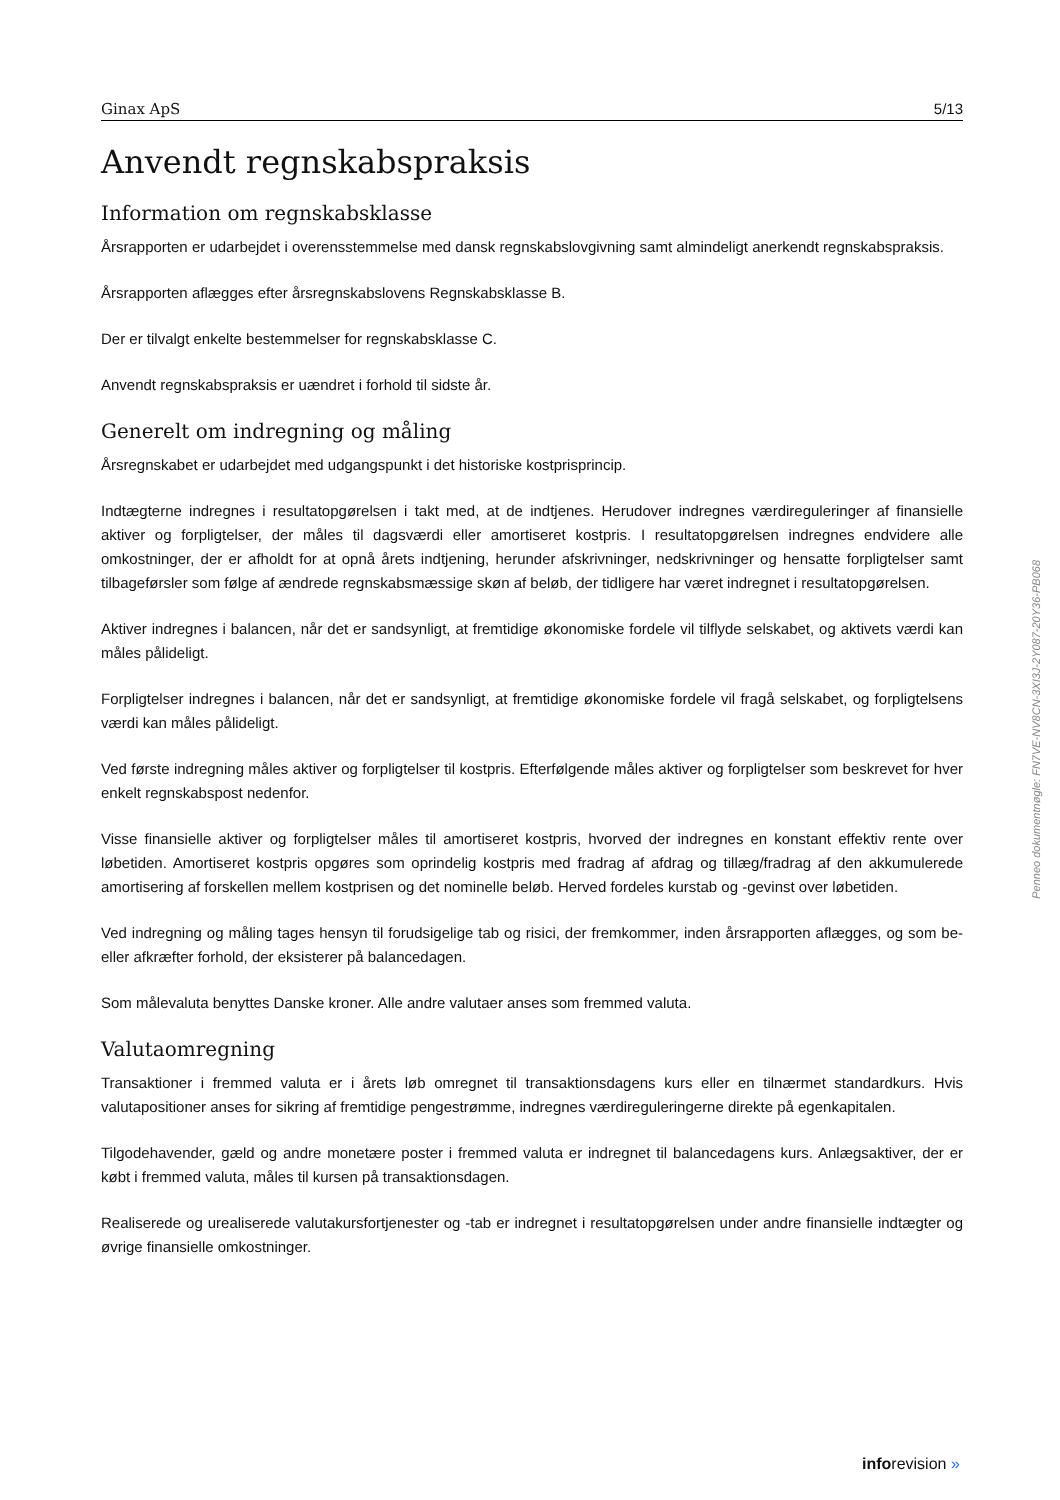Ginax ApS 5/13
Anvendt regnskabspraksis
Information om regnskabsklasse
Årsrapporten er udarbejdet i overensstemmelse med dansk regnskabslovgivning samt almindeligt anerkendt regnskabspraksis.
Årsrapporten aflægges efter årsregnskabslovens Regnskabsklasse B.
Der er tilvalgt enkelte bestemmelser for regnskabsklasse C.
Anvendt regnskabspraksis er uændret i forhold til sidste år.
Generelt om indregning og måling
Årsregnskabet er udarbejdet med udgangspunkt i det historiske kostprisprincip.
Indtægterne indregnes i resultatopgørelsen i takt med, at de indtjenes. Herudover indregnes værdireguleringer af finansielle aktiver og forpligtelser, der måles til dagsværdi eller amortiseret kostpris. I resultatopgørelsen indregnes endvidere alle omkostninger, der er afholdt for at opnå årets indtjening, herunder afskrivninger, nedskrivninger og hensatte forpligtelser samt tilbageførsler som følge af ændrede regnskabsmæssige skøn af beløb, der tidligere har været indregnet i resultatopgørelsen.
Aktiver indregnes i balancen, når det er sandsynligt, at fremtidige økonomiske fordele vil tilflyde selskabet, og aktivets værdi kan måles pålideligt.
Forpligtelser indregnes i balancen, når det er sandsynligt, at fremtidige økonomiske fordele vil fragå selskabet, og forpligtelsens værdi kan måles pålideligt.
Ved første indregning måles aktiver og forpligtelser til kostpris. Efterfølgende måles aktiver og forpligtelser som beskrevet for hver enkelt regnskabspost nedenfor.
Visse finansielle aktiver og forpligtelser måles til amortiseret kostpris, hvorved der indregnes en konstant effektiv rente over løbetiden. Amortiseret kostpris opgøres som oprindelig kostpris med fradrag af afdrag og tillæg/fradrag af den akkumulerede amortisering af forskellen mellem kostprisen og det nominelle beløb. Herved fordeles kurstab og -gevinst over løbetiden.
Ved indregning og måling tages hensyn til forudsigelige tab og risici, der fremkommer, inden årsrapporten aflægges, og som be- eller afkræfter forhold, der eksisterer på balancedagen.
Som målevaluta benyttes Danske kroner. Alle andre valutaer anses som fremmed valuta.
Valutaomregning
Transaktioner i fremmed valuta er i årets løb omregnet til transaktionsdagens kurs eller en tilnærmet standardkurs. Hvis valutapositioner anses for sikring af fremtidige pengestrømme, indregnes værdireguleringerne direkte på egenkapitalen.
Tilgodehavender, gæld og andre monetære poster i fremmed valuta er indregnet til balancedagens kurs. Anlægsaktiver, der er købt i fremmed valuta, måles til kursen på transaktionsdagen.
Realiserede og urealiserede valutakursfortjenester og -tab er indregnet i resultatopgørelsen under andre finansielle indtægter og øvrige finansielle omkostninger.
Penneo dokumentnøgle: FN7VE-NV8CN-3XI3J-2Y087-20Y36-PB068
inforevision »